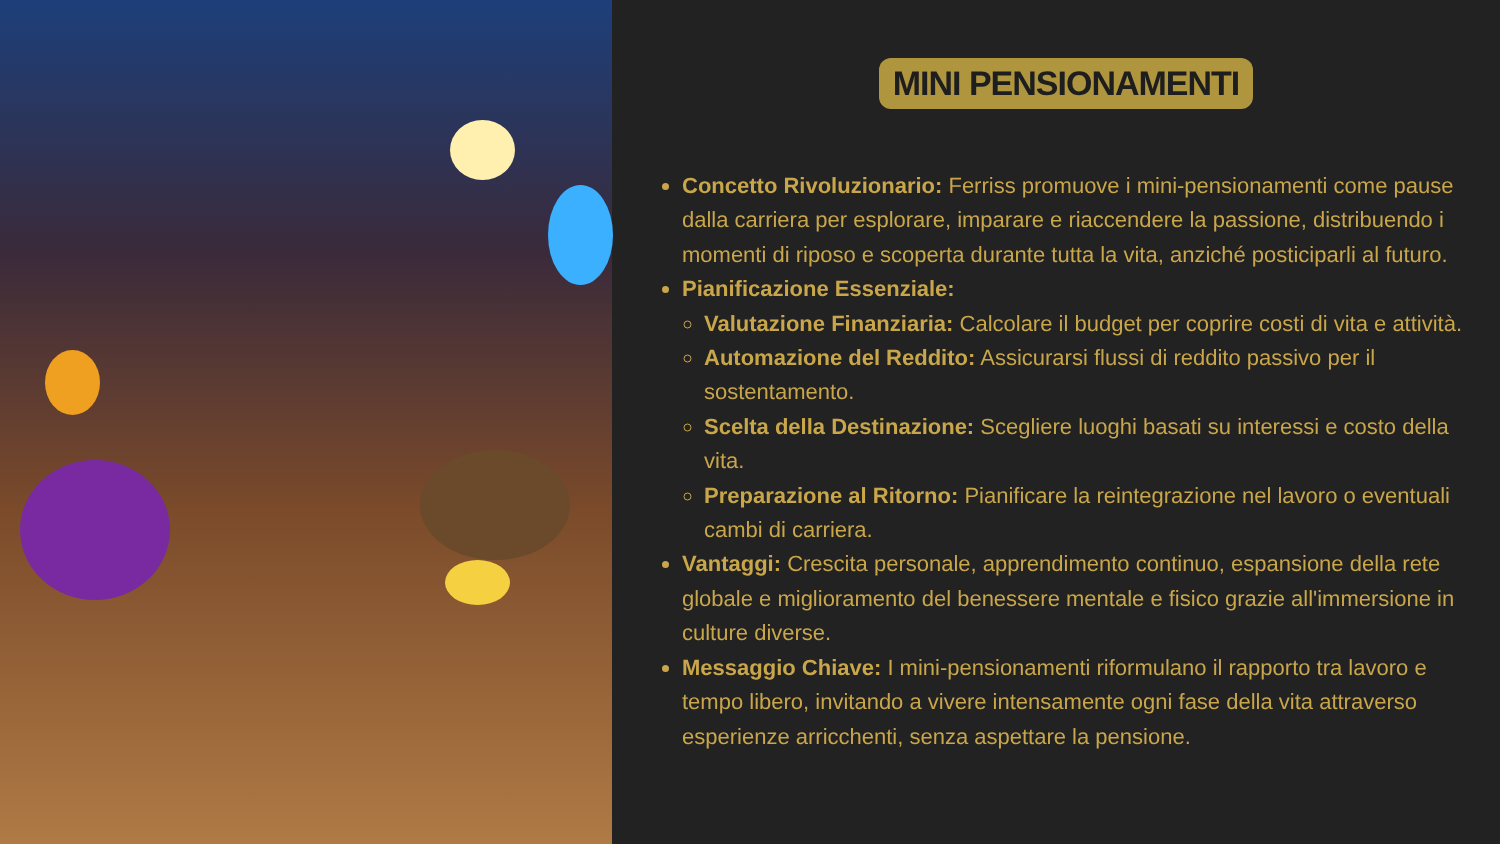MINI PENSIONAMENTI
Concetto Rivoluzionario: Ferriss promuove i mini-pensionamenti come pause dalla carriera per esplorare, imparare e riaccendere la passione, distribuendo i momenti di riposo e scoperta durante tutta la vita, anziché posticiparli al futuro.
Pianificazione Essenziale:
Valutazione Finanziaria: Calcolare il budget per coprire costi di vita e attività.
Automazione del Reddito: Assicurarsi flussi di reddito passivo per il sostentamento.
Scelta della Destinazione: Scegliere luoghi basati su interessi e costo della vita.
Preparazione al Ritorno: Pianificare la reintegrazione nel lavoro o eventuali cambi di carriera.
Vantaggi: Crescita personale, apprendimento continuo, espansione della rete globale e miglioramento del benessere mentale e fisico grazie all'immersione in culture diverse.
Messaggio Chiave: I mini-pensionamenti riformulano il rapporto tra lavoro e tempo libero, invitando a vivere intensamente ogni fase della vita attraverso esperienze arricchenti, senza aspettare la pensione.